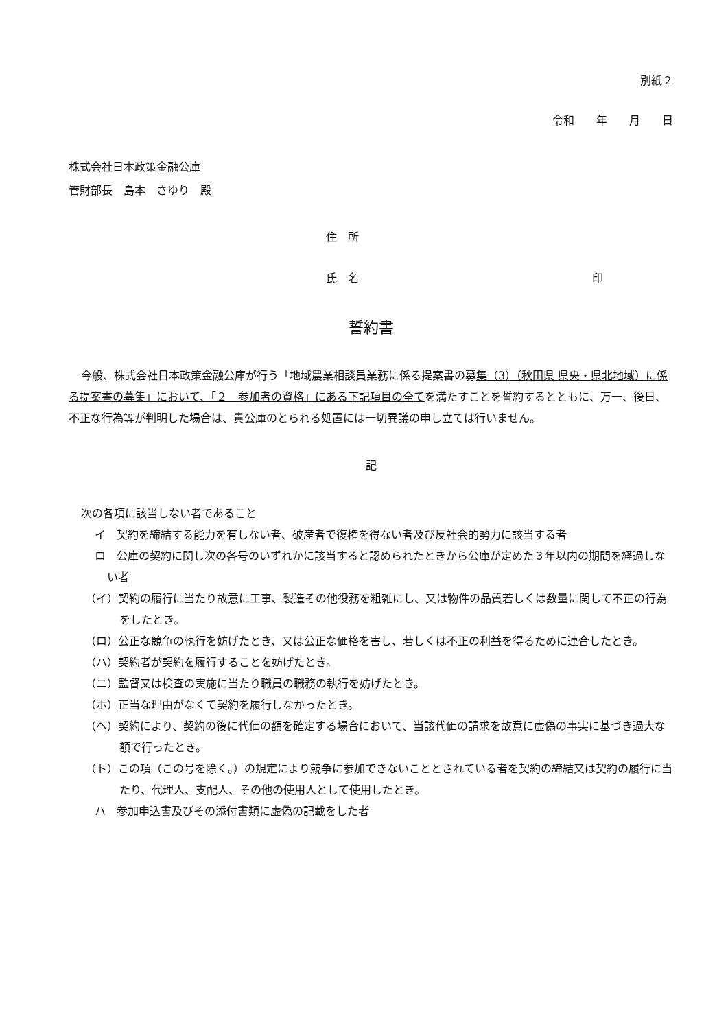別紙２
令和　　年　　月　　日
株式会社日本政策金融公庫
管財部長　島本　さゆり　殿
住　所
氏　名 印
誓約書
今般、株式会社日本政策金融公庫が行う「地域農業相談員業務に係る提案書の募集（3）（秋田県 県央・県北地域）に係る提案書の募集」において、「２　参加者の資格」にある下記項目の全てを満たすことを誓約するとともに、万一、後日、不正な行為等が判明した場合は、貴公庫のとられる処置には一切異議の申し立ては行いません。
記
次の各項に該当しない者であること
イ　契約を締結する能力を有しない者、破産者で復権を得ない者及び反社会的勢力に該当する者
ロ　公庫の契約に関し次の各号のいずれかに該当すると認められたときから公庫が定めた３年以内の期間を経過しない者
（イ）契約の履行に当たり故意に工事、製造その他役務を粗雑にし、又は物件の品質若しくは数量に関して不正の行為をしたとき。
（ロ）公正な競争の執行を妨げたとき、又は公正な価格を害し、若しくは不正の利益を得るために連合したとき。
（ハ）契約者が契約を履行することを妨げたとき。
（ニ）監督又は検査の実施に当たり職員の職務の執行を妨げたとき。
（ホ）正当な理由がなくて契約を履行しなかったとき。
（ヘ）契約により、契約の後に代価の額を確定する場合において、当該代価の請求を故意に虚偽の事実に基づき過大な額で行ったとき。
（ト）この項（この号を除く。）の規定により競争に参加できないこととされている者を契約の締結又は契約の履行に当たり、代理人、支配人、その他の使用人として使用したとき。
ハ　参加申込書及びその添付書類に虚偽の記載をした者